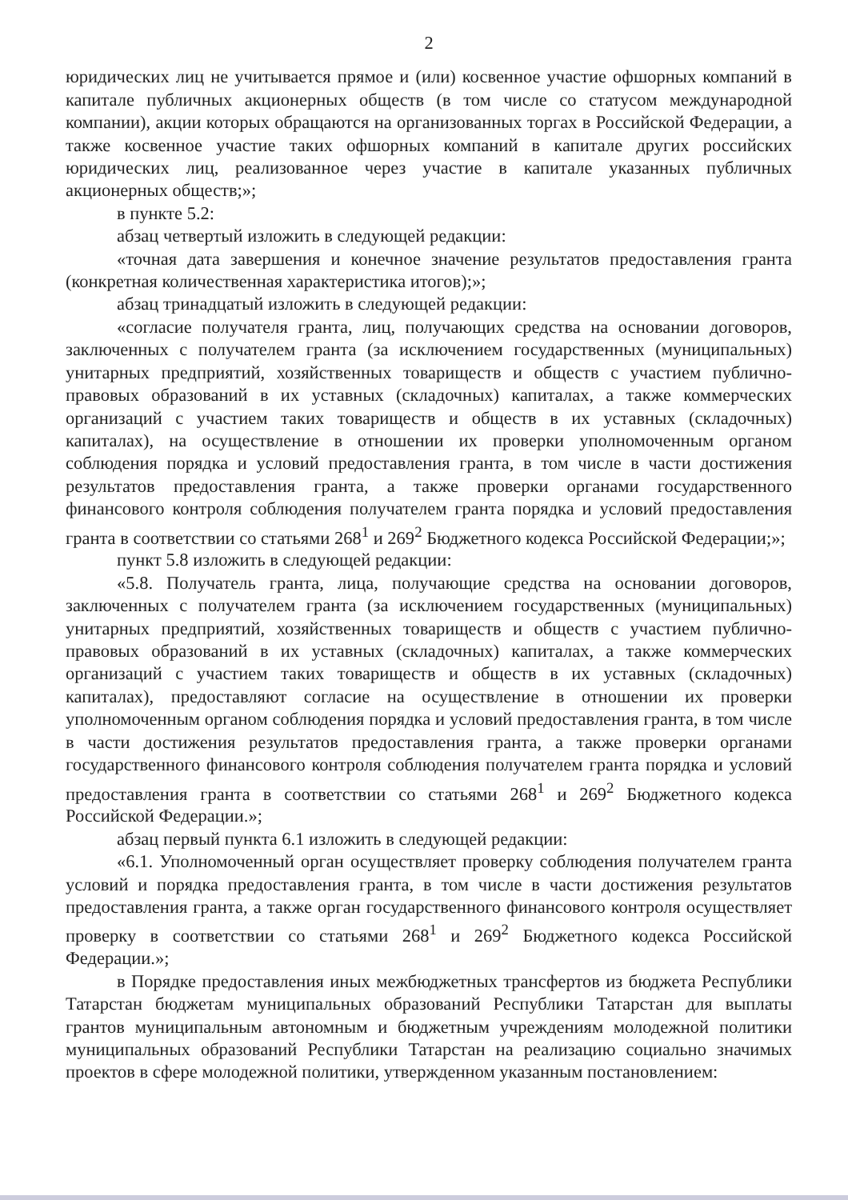2
юридических лиц не учитывается прямое и (или) косвенное участие офшорных компаний в капитале публичных акционерных обществ (в том числе со статусом международной компании), акции которых обращаются на организованных торгах в Российской Федерации, а также косвенное участие таких офшорных компаний в капитале других российских юридических лиц, реализованное через участие в капитале указанных публичных акционерных обществ;»;
в пункте 5.2:
абзац четвертый изложить в следующей редакции:
«точная дата завершения и конечное значение результатов предоставления гранта (конкретная количественная характеристика итогов);»;
абзац тринадцатый изложить в следующей редакции:
«согласие получателя гранта, лиц, получающих средства на основании договоров, заключенных с получателем гранта (за исключением государственных (муниципальных) унитарных предприятий, хозяйственных товариществ и обществ с участием публично-правовых образований в их уставных (складочных) капиталах, а также коммерческих организаций с участием таких товариществ и обществ в их уставных (складочных) капиталах), на осуществление в отношении их проверки уполномоченным органом соблюдения порядка и условий предоставления гранта, в том числе в части достижения результатов предоставления гранта, а также проверки органами государственного финансового контроля соблюдения получателем гранта порядка и условий предоставления гранта в соответствии со статьями 268<sup>1</sup> и 269<sup>2</sup> Бюджетного кодекса Российской Федерации;»;
пункт 5.8 изложить в следующей редакции:
«5.8. Получатель гранта, лица, получающие средства на основании договоров, заключенных с получателем гранта (за исключением государственных (муниципальных) унитарных предприятий, хозяйственных товариществ и обществ с участием публично-правовых образований в их уставных (складочных) капиталах, а также коммерческих организаций с участием таких товариществ и обществ в их уставных (складочных) капиталах), предоставляют согласие на осуществление в отношении их проверки уполномоченным органом соблюдения порядка и условий предоставления гранта, в том числе в части достижения результатов предоставления гранта, а также проверки органами государственного финансового контроля соблюдения получателем гранта порядка и условий предоставления гранта в соответствии со статьями 268<sup>1</sup> и 269<sup>2</sup> Бюджетного кодекса Российской Федерации.»;
абзац первый пункта 6.1 изложить в следующей редакции:
«6.1. Уполномоченный орган осуществляет проверку соблюдения получателем гранта условий и порядка предоставления гранта, в том числе в части достижения результатов предоставления гранта, а также орган государственного финансового контроля осуществляет проверку в соответствии со статьями 268<sup>1</sup> и 269<sup>2</sup> Бюджетного кодекса Российской Федерации.»;
в Порядке предоставления иных межбюджетных трансфертов из бюджета Республики Татарстан бюджетам муниципальных образований Республики Татарстан для выплаты грантов муниципальным автономным и бюджетным учреждениям молодежной политики муниципальных образований Республики Татарстан на реализацию социально значимых проектов в сфере молодежной политики, утвержденном указанным постановлением: